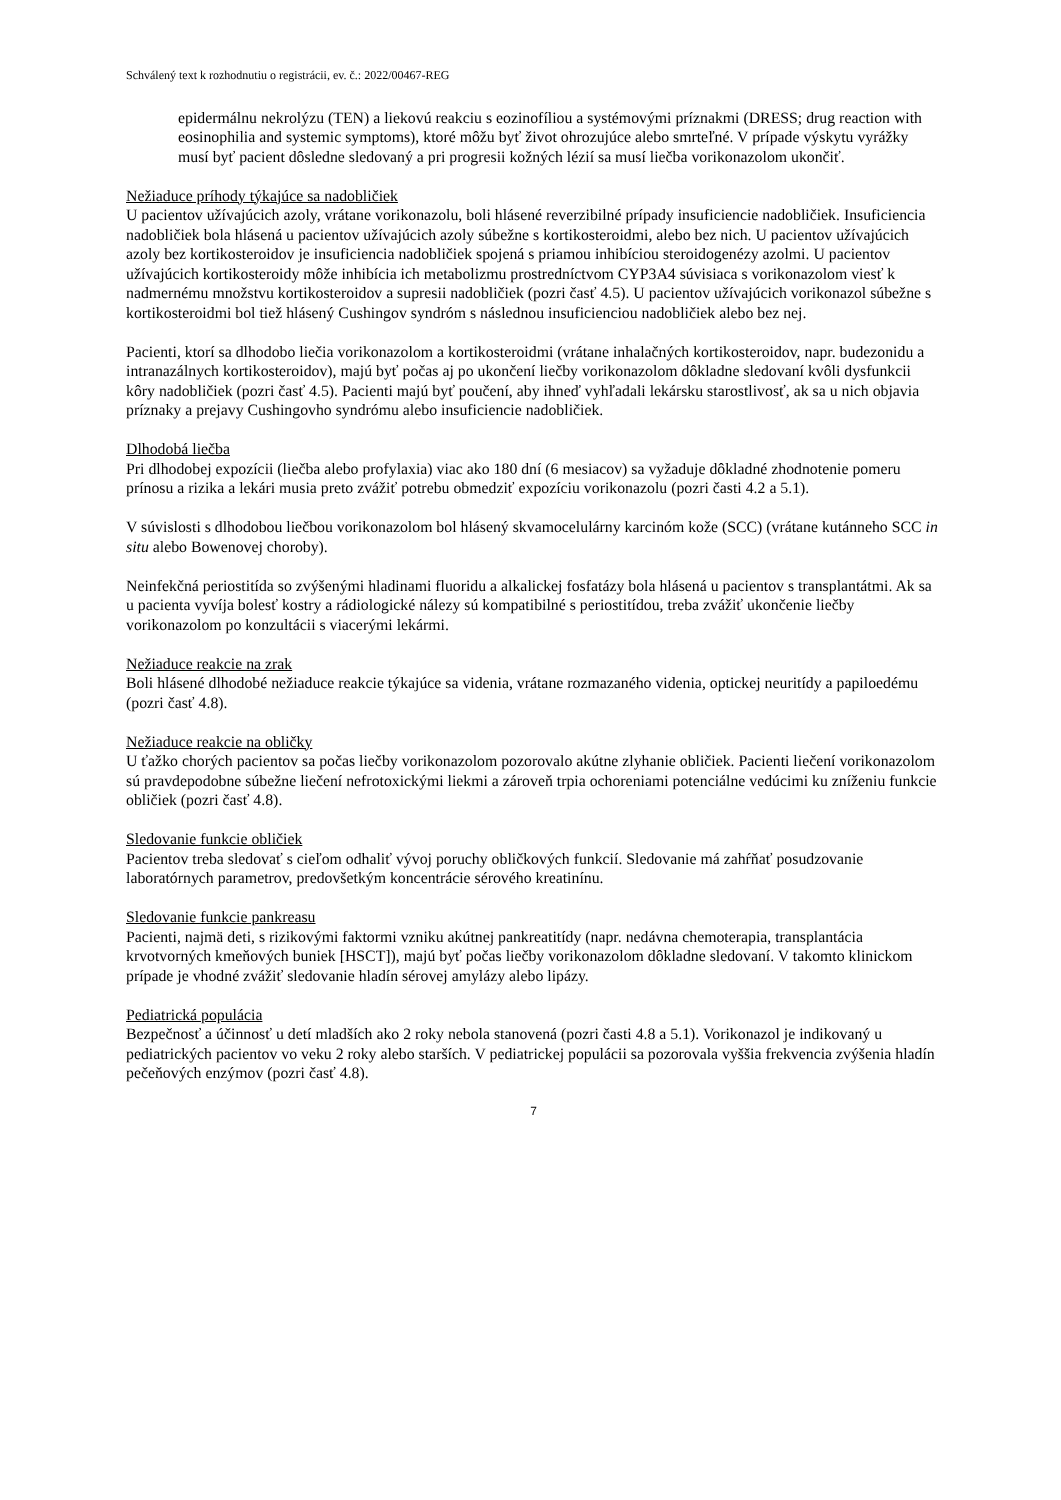Schválený text k rozhodnutiu o registrácii, ev. č.: 2022/00467-REG
epidermálnu nekrolýzu (TEN) a liekovú reakciu s eozinofíliou a systémovými príznakmi (DRESS; drug reaction with eosinophilia and systemic symptoms), ktoré môžu byť život ohrozujúce alebo smrteľné. V prípade výskytu vyrážky musí byť pacient dôsledne sledovaný a pri progresii kožných lézií sa musí liečba vorikonazolom ukončiť.
Nežiaduce príhody týkajúce sa nadobličiek
U pacientov užívajúcich azoly, vrátane vorikonazolu, boli hlásené reverzibilné prípady insuficiencie nadobličiek. Insuficiencia nadobličiek bola hlásená u pacientov užívajúcich azoly súbežne s kortikosteroidmi, alebo bez nich. U pacientov užívajúcich azoly bez kortikosteroidov je insuficiencia nadobličiek spojená s priamou inhibíciou steroidogenézy azolmi. U pacientov užívajúcich kortikosteroidy môže inhibícia ich metabolizmu prostredníctvom CYP3A4 súvisiaca s vorikonazolom viesť k nadmernému množstvu kortikosteroidov a supresii nadobličiek (pozri časť 4.5). U pacientov užívajúcich vorikonazol súbežne s kortikosteroidmi bol tiež hlásený Cushingov syndróm s následnou insuficienciou nadobličiek alebo bez nej.
Pacienti, ktorí sa dlhodobo liečia vorikonazolom a kortikosteroidmi (vrátane inhalačných kortikosteroidov, napr. budezonidu a intranazálnych kortikosteroidov), majú byť počas aj po ukončení liečby vorikonazolom dôkladne sledovaní kvôli dysfunkcii kôry nadobličiek (pozri časť 4.5). Pacienti majú byť poučení, aby ihneď vyhľadali lekársku starostlivosť, ak sa u nich objavia príznaky a prejavy Cushingovho syndrómu alebo insuficiencie nadobličiek.
Dlhodobá liečba
Pri dlhodobej expozícii (liečba alebo profylaxia) viac ako 180 dní (6 mesiacov) sa vyžaduje dôkladné zhodnotenie pomeru prínosu a rizika a lekári musia preto zvážiť potrebu obmedziť expozíciu vorikonazolu (pozri časti 4.2 a 5.1).
V súvislosti s dlhodobou liečbou vorikonazolom bol hlásený skvamocelulárny karcinóm kože (SCC) (vrátane kutánneho SCC in situ alebo Bowenovej choroby).
Neinfekčná periostitída so zvýšenými hladinami fluoridu a alkalickej fosfatázy bola hlásená u pacientov s transplantátmi. Ak sa u pacienta vyvíja bolesť kostry a rádiologické nálezy sú kompatibilné s periostitídou, treba zvážiť ukončenie liečby vorikonazolom po konzultácii s viacerými lekármi.
Nežiaduce reakcie na zrak
Boli hlásené dlhodobé nežiaduce reakcie týkajúce sa videnia, vrátane rozmazaného videnia, optickej neuritídy a papiloedému (pozri časť 4.8).
Nežiaduce reakcie na obličky
U ťažko chorých pacientov sa počas liečby vorikonazolom pozorovalo akútne zlyhanie obličiek. Pacienti liečení vorikonazolom sú pravdepodobne súbežne liečení nefrotoxickými liekmi a zároveň trpia ochoreniami potenciálne vedúcimi ku zníženiu funkcie obličiek (pozri časť 4.8).
Sledovanie funkcie obličiek
Pacientov treba sledovať s cieľom odhaliť vývoj poruchy obličkových funkcií. Sledovanie má zahŕňať posudzovanie laboratórnych parametrov, predovšetkým koncentrácie sérového kreatinínu.
Sledovanie funkcie pankreasu
Pacienti, najmä deti, s rizikovými faktormi vzniku akútnej pankreatitídy (napr. nedávna chemoterapia, transplantácia krvotvorných kmeňových buniek [HSCT]), majú byť počas liečby vorikonazolom dôkladne sledovaní. V takomto klinickom prípade je vhodné zvážiť sledovanie hladín sérovej amylázy alebo lipázy.
Pediatrická populácia
Bezpečnosť a účinnosť u detí mladších ako 2 roky nebola stanovená (pozri časti 4.8 a 5.1). Vorikonazol je indikovaný u pediatrických pacientov vo veku 2 roky alebo starších. V pediatrickej populácii sa pozorovala vyššia frekvencia zvýšenia hladín pečeňových enzýmov (pozri časť 4.8).
7